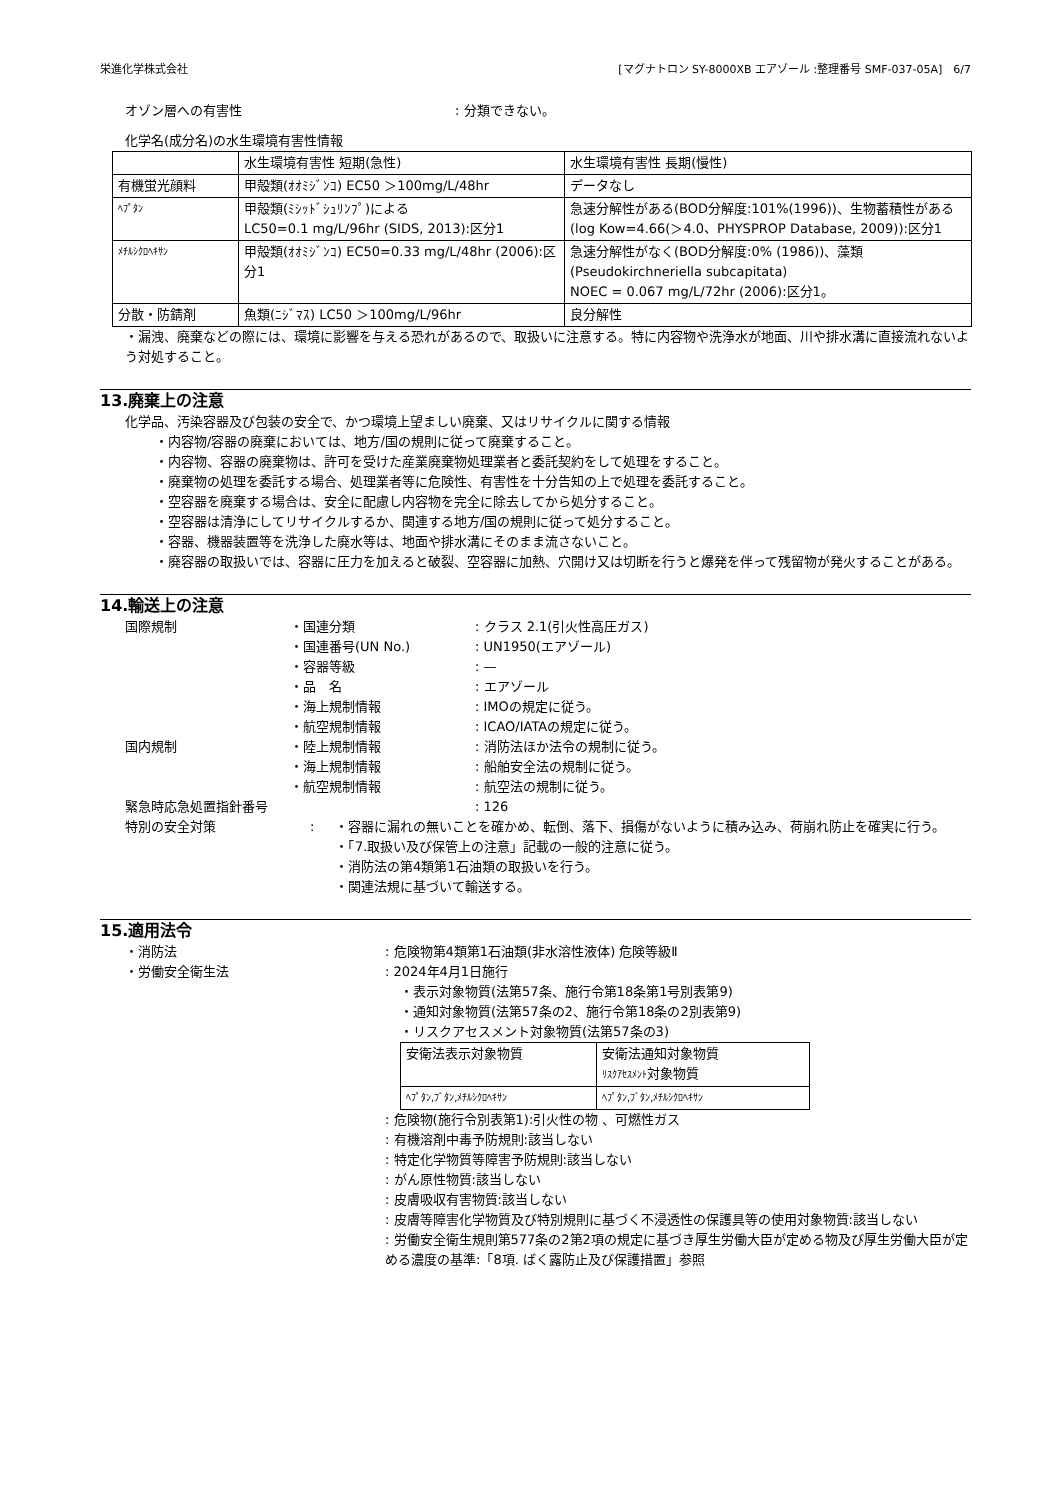栄進化学株式会社 [マグナトロン SY-8000XB エアゾール :整理番号 SMF-037-05A]　6/7
オゾン層への有害性: 分類できない。
化学名(成分名)の水生環境有害性情報
| | 水生環境有害性 短期(急性) | 水生環境有害性 長期(慢性) |
| 有機蛍光顔料 | 甲殻類(ｵｵﾐｼﾞﾝｺ) EC50 ＞100mg/L/48hr | データなし |
| ﾍﾌﾟﾀﾝ | 甲殻類(ﾐｼｯﾄﾞｼｭﾘﾝﾌﾟ)による LC50=0.1 mg/L/96hr (SIDS, 2013):区分1 | 急速分解性がある(BOD分解度:101%(1996))、生物蓄積性がある(log Kow=4.66(＞4.0、PHYSPROP Database, 2009)):区分1 |
| ﾒﾁﾙｼｸﾛﾍｷｻﾝ | 甲殻類(ｵｵﾐｼﾞﾝｺ) EC50=0.33 mg/L/48hr (2006):区分1 | 急速分解性がなく(BOD分解度:0% (1986))、藻類(Pseudokirchneriella subcapitata) NOEC = 0.067 mg/L/72hr (2006):区分1。 |
| 分散・防錆剤 | 魚類(ﾆｼﾞﾏｽ) LC50 ＞100mg/L/96hr | 良分解性 |
・漏洩、廃棄などの際には、環境に影響を与える恐れがあるので、取扱いに注意する。特に内容物や洗浄水が地面、川や排水溝に直接流れないよう対処すること。
13.廃棄上の注意
化学品、汚染容器及び包装の安全で、かつ環境上望ましい廃棄、又はリサイクルに関する情報
・内容物/容器の廃棄においては、地方/国の規則に従って廃棄すること。
・内容物、容器の廃棄物は、許可を受けた産業廃棄物処理業者と委託契約をして処理をすること。
・廃棄物の処理を委託する場合、処理業者等に危険性、有害性を十分告知の上で処理を委託すること。
・空容器を廃棄する場合は、安全に配慮し内容物を完全に除去してから処分すること。
・空容器は清浄にしてリサイクルするか、関連する地方/国の規則に従って処分すること。
・容器、機器装置等を洗浄した廃水等は、地面や排水溝にそのまま流さないこと。
・廃容器の取扱いでは、容器に圧力を加えると破裂、空容器に加熱、穴開け又は切断を行うと爆発を伴って残留物が発火することがある。
14.輸送上の注意
国際規制 ・国連分類: クラス 2.1(引火性高圧ガス)
・国連番号(UN No.): UN1950(エアゾール)
・容器等級: —
・品　名: エアゾール
・海上規制情報: IMOの規定に従う。
・航空規制情報: ICAO/IATAの規定に従う。
国内規制 ・陸上規制情報: 消防法ほか法令の規制に従う。
・海上規制情報: 船舶安全法の規制に従う。
・航空規制情報: 航空法の規制に従う。
緊急時応急処置指針番号: 126
特別の安全対策: ・容器に漏れの無いことを確かめ、転倒、落下、損傷がないように積み込み、荷崩れ防止を確実に行う。
・「7.取扱い及び保管上の注意」記載の一般的注意に従う。
・消防法の第4類第1石油類の取扱いを行う。
・関連法規に基づいて輸送する。
15.適用法令
・消防法: 危険物第4類第1石油類(非水溶性液体) 危険等級Ⅱ
・労働安全衛生法: 2024年4月1日施行
・表示対象物質(法第57条、施行令第18条第1号別表第9)
・通知対象物質(法第57条の2、施行令第18条の2別表第9)
・リスクアセスメント対象物質(法第57条の3)
| 安衛法表示対象物質 | 安衛法通知対象物質 ﾘｽｸｱｾｽﾒﾝﾄ 対象物質 |
| ﾍﾌﾟﾀﾝ,ﾌﾞﾀﾝ,ﾒﾁﾙｼｸﾛﾍｷｻﾝ | ﾍﾌﾟﾀﾝ,ﾌﾞﾀﾝ,ﾒﾁﾙｼｸﾛﾍｷｻﾝ |
: 危険物(施行令別表第1):引火性の物 、可燃性ガス
: 有機溶剤中毒予防規則:該当しない
: 特定化学物質等障害予防規則:該当しない
: がん原性物質:該当しない
: 皮膚吸収有害物質:該当しない
: 皮膚等障害化学物質及び特別規則に基づく不浸透性の保護具等の使用対象物質:該当しない
: 労働安全衛生規則第577条の2第2項の規定に基づき厚生労働大臣が定める物及び厚生労働大臣が定める濃度の基準:「8項. ばく露防止及び保護措置」参照